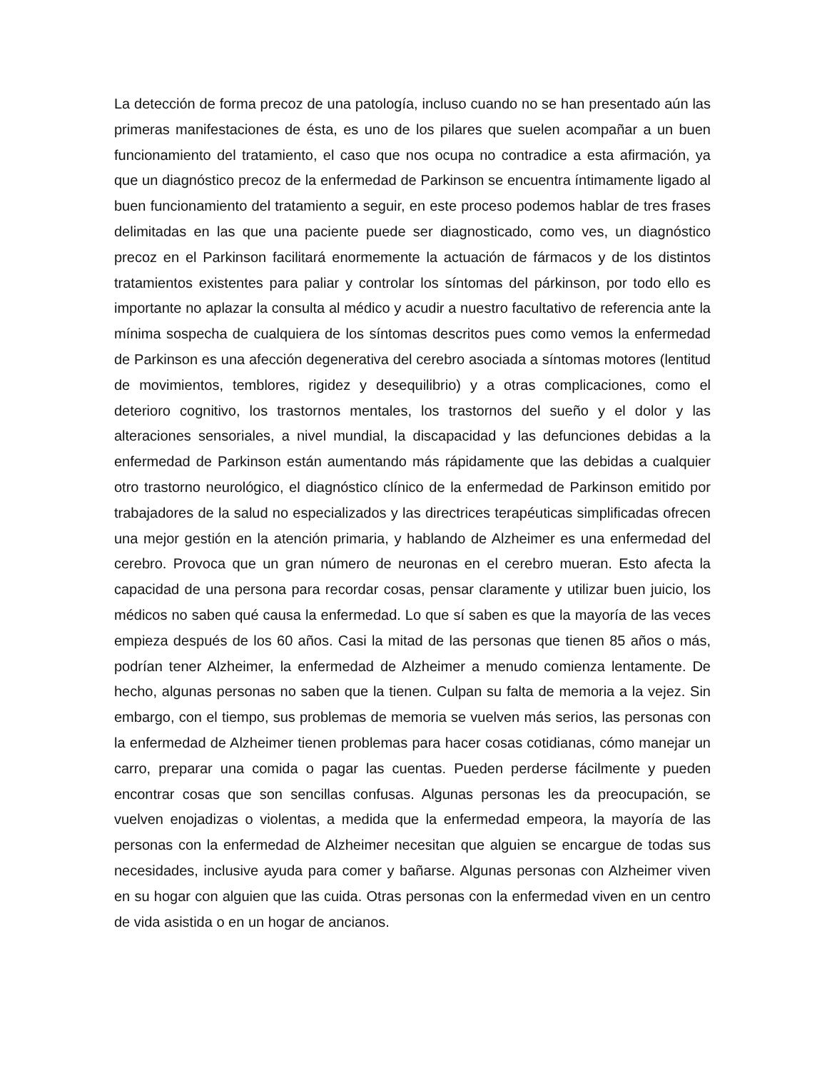La detección de forma precoz de una patología, incluso cuando no se han presentado aún las primeras manifestaciones de ésta, es uno de los pilares que suelen acompañar a un buen funcionamiento del tratamiento, el caso que nos ocupa no contradice a esta afirmación, ya que un diagnóstico precoz de la enfermedad de Parkinson se encuentra íntimamente ligado al buen funcionamiento del tratamiento a seguir, en este proceso podemos hablar de tres frases delimitadas en las que una paciente puede ser diagnosticado, como ves, un diagnóstico precoz en el Parkinson facilitará enormemente la actuación de fármacos y de los distintos tratamientos existentes para paliar y controlar los síntomas del párkinson, por todo ello es importante no aplazar la consulta al médico y acudir a nuestro facultativo de referencia ante la mínima sospecha de cualquiera de los síntomas descritos pues como vemos la enfermedad de Parkinson es una afección degenerativa del cerebro asociada a síntomas motores (lentitud de movimientos, temblores, rigidez y desequilibrio) y a otras complicaciones, como el deterioro cognitivo, los trastornos mentales, los trastornos del sueño y el dolor y las alteraciones sensoriales, a nivel mundial, la discapacidad y las defunciones debidas a la enfermedad de Parkinson están aumentando más rápidamente que las debidas a cualquier otro trastorno neurológico, el diagnóstico clínico de la enfermedad de Parkinson emitido por trabajadores de la salud no especializados y las directrices terapéuticas simplificadas ofrecen una mejor gestión en la atención primaria, y hablando de Alzheimer es una enfermedad del cerebro. Provoca que un gran número de neuronas en el cerebro mueran. Esto afecta la capacidad de una persona para recordar cosas, pensar claramente y utilizar buen juicio, los médicos no saben qué causa la enfermedad. Lo que sí saben es que la mayoría de las veces empieza después de los 60 años. Casi la mitad de las personas que tienen 85 años o más, podrían tener Alzheimer, la enfermedad de Alzheimer a menudo comienza lentamente. De hecho, algunas personas no saben que la tienen. Culpan su falta de memoria a la vejez. Sin embargo, con el tiempo, sus problemas de memoria se vuelven más serios, las personas con la enfermedad de Alzheimer tienen problemas para hacer cosas cotidianas, cómo manejar un carro, preparar una comida o pagar las cuentas. Pueden perderse fácilmente y pueden encontrar cosas que son sencillas confusas. Algunas personas les da preocupación, se vuelven enojadizas o violentas, a medida que la enfermedad empeora, la mayoría de las personas con la enfermedad de Alzheimer necesitan que alguien se encargue de todas sus necesidades, inclusive ayuda para comer y bañarse. Algunas personas con Alzheimer viven en su hogar con alguien que las cuida. Otras personas con la enfermedad viven en un centro de vida asistida o en un hogar de ancianos.